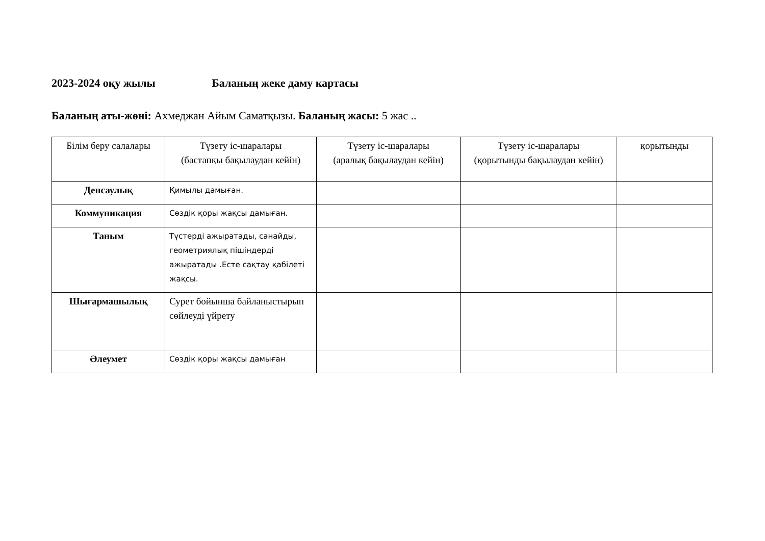2023-2024 оқу жылы Баланың жеке даму картасы
Баланың аты-жөні: Ахмеджан Айым Саматқызы. Баланың жасы: 5 жас ..
| Білім беру салалары | Түзету іс-шаралары (бастапқы бақылаудан кейін) | Түзету іс-шаралары (аралық бақылаудан кейін) | Түзету іс-шаралары (қорытынды бақылаудан кейін) | қорытынды |
| --- | --- | --- | --- | --- |
| Денсаулық | Қимылы дамыған. | | | |
| Коммуникация | Сөздік қоры жақсы дамыған. | | | |
| Таным | Түстерді ажыратады, санайды, геометриялық пішіндерді ажыратады .Есте сақтау қабілеті жақсы. | | | |
| Шығармашылық | Сурет бойынша байланыстырып сөйлеуді үйрету | | | |
| Әлеумет | Сөздік қоры жақсы дамыған | | | |